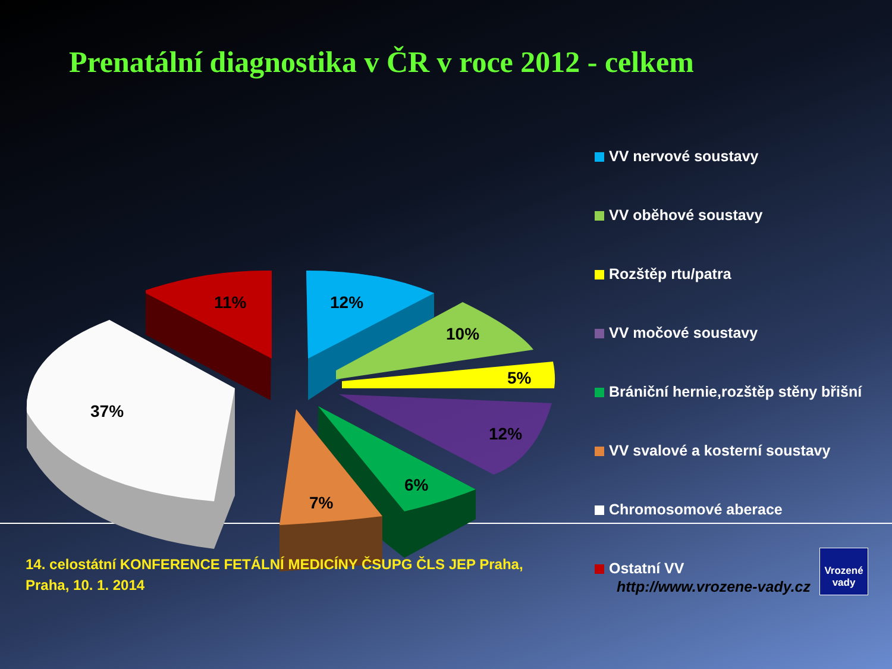Prenatální diagnostika v ČR v roce 2012 - celkem
37%
11%
12%
10%
5%
12%
6%
7%
VV nervové soustavy
VV oběhové soustavy
Rozštěp rtu/patra
VV močové soustavy
Brániční hernie,rozštěp stěny břišní
VV svalové a kosterní soustavy
Chromosomové aberace
Ostatní VV
14. celostátní KONFERENCE FETÁLNÍ MEDICÍNY ČSUPG ČLS JEP Praha,
Praha, 10. 1. 2014
http://www.vrozene-vady.cz
Vrozené
vady